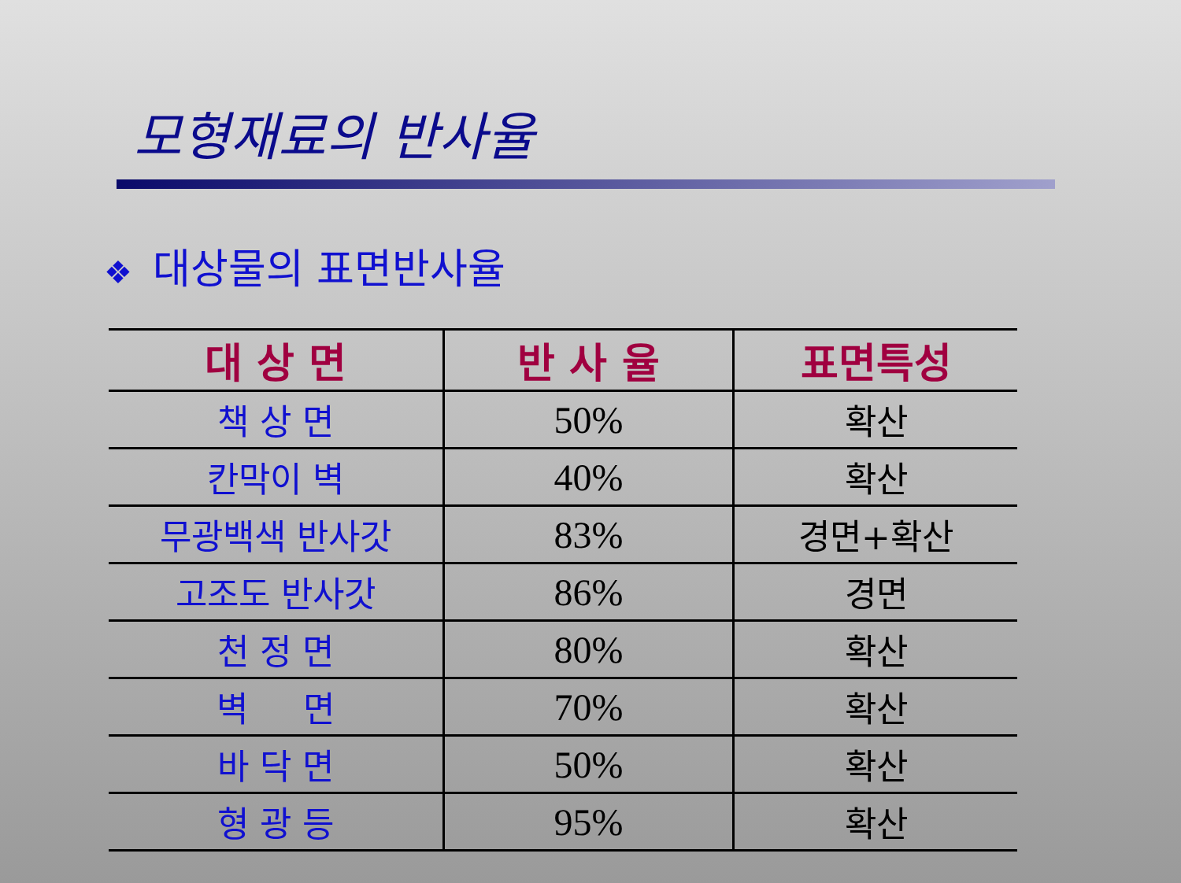모형재료의 반사율
❖ 대상물의 표면반사율
| 대 상 면 | 반 사 율 | 표면특성 |
| --- | --- | --- |
| 책 상 면 | 50% | 확산 |
| 칸막이 벽 | 40% | 확산 |
| 무광백색 반사갓 | 83% | 경면+확산 |
| 고조도 반사갓 | 86% | 경면 |
| 천 정 면 | 80% | 확산 |
| 벽 면 | 70% | 확산 |
| 바 닥 면 | 50% | 확산 |
| 형 광 등 | 95% | 확산 |